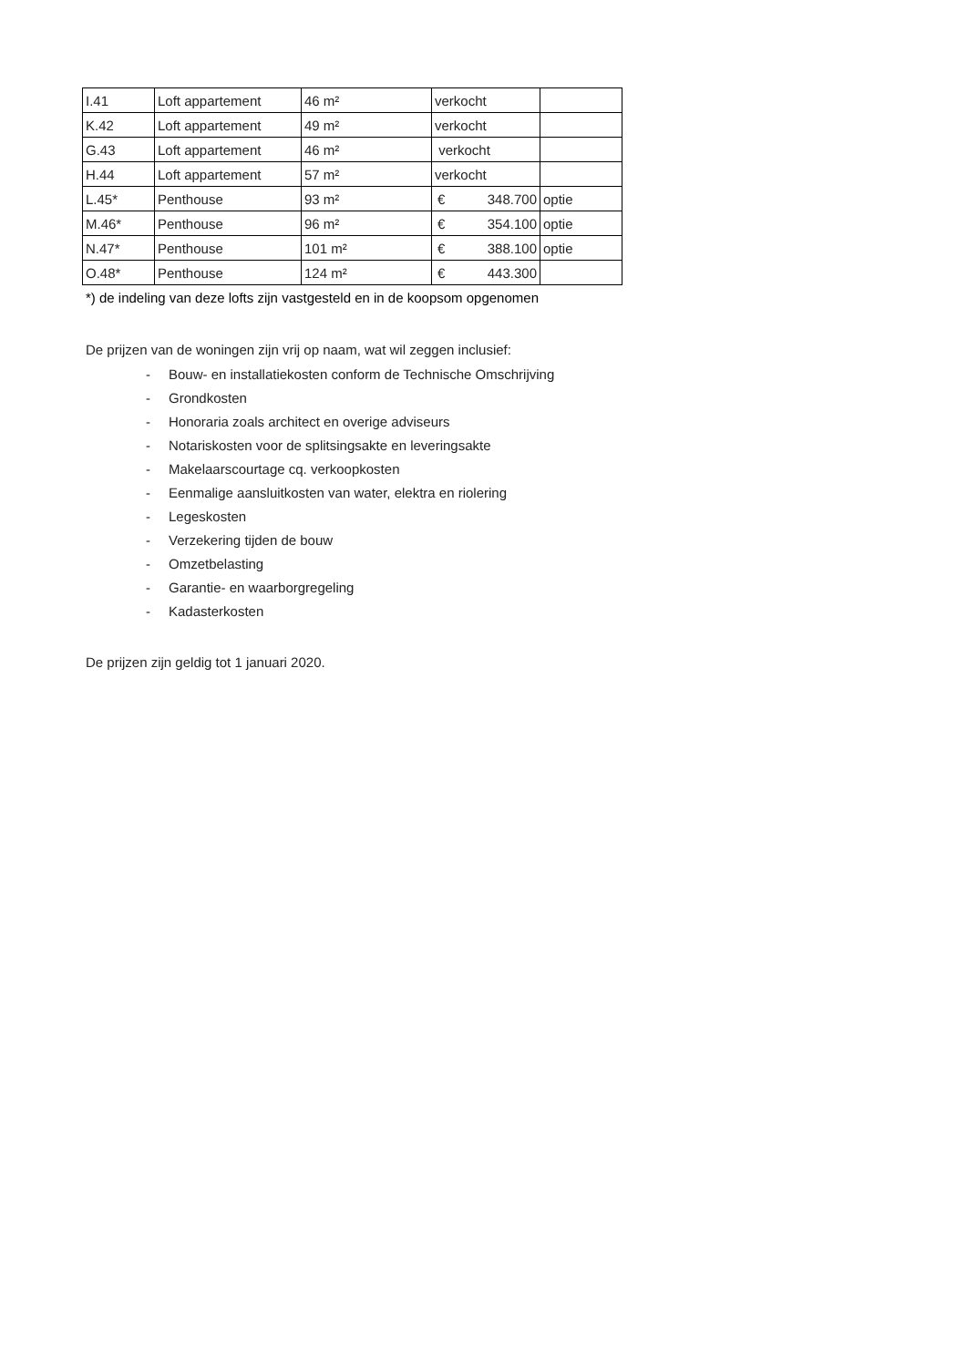| I.41 | Loft appartement | 46 m² | verkocht | |
| K.42 | Loft appartement | 49 m² | verkocht | |
| G.43 | Loft appartement | 46 m² | verkocht | |
| H.44 | Loft appartement | 57 m² | verkocht | |
| L.45* | Penthouse | 93 m² | € 348.700 | optie |
| M.46* | Penthouse | 96 m² | € 354.100 | optie |
| N.47* | Penthouse | 101 m² | € 388.100 | optie |
| O.48* | Penthouse | 124 m² | € 443.300 | |
*) de indeling van deze lofts zijn vastgesteld en in de koopsom opgenomen
De prijzen van de woningen zijn vrij op naam, wat wil zeggen inclusief:
- Bouw- en installatiekosten conform de Technische Omschrijving
- Grondkosten
- Honoraria zoals architect en overige adviseurs
- Notariskosten voor de splitsingsakte en leveringsakte
- Makelaarscourtage cq. verkoopkosten
- Eenmalige aansluitkosten van water, elektra en riolering
- Legeskosten
- Verzekering tijden de bouw
- Omzetbelasting
- Garantie- en waarborgregeling
- Kadasterkosten
De prijzen zijn geldig tot 1 januari 2020.